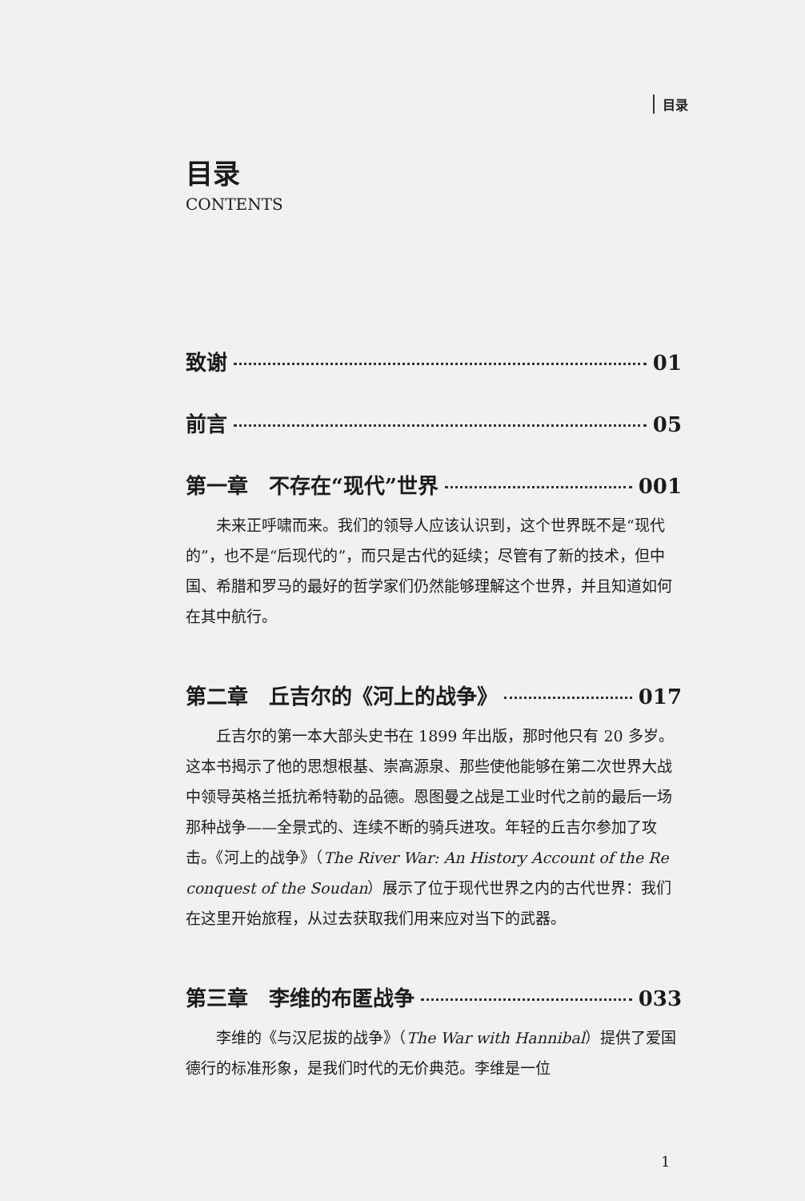目录
目录
CONTENTS
致谢 01
前言 05
第一章　不存在“现代”世界 001
未来正呼啸而来。我们的领导人应该认识到，这个世界既不是“现代的”，也不是“后现代的”，而只是古代的延续；尽管有了新的技术，但中国、希腊和罗马的最好的哲学家们仍然能够理解这个世界，并且知道如何在其中航行。
第二章　丘吉尔的《河上的战争》 017
丘吉尔的第一本大部头史书在 1899 年出版，那时他只有 20 多岁。这本书揭示了他的思想根基、崇高源泉、那些使他能够在第二次世界大战中领导英格兰抵抗希特勒的品德。恩图曼之战是工业时代之前的最后一场那种战争——全景式的、连续不断的骑兵进攻。年轻的丘吉尔参加了攻击。《河上的战争》（The River War: An History Account of the Re conquest of the Soudan）展示了位于现代世界之内的古代世界：我们在这里开始旅程，从过去获取我们用来应对当下的武器。
第三章　李维的布匿战争 033
李维的《与汉尼拔的战争》（The War with Hannibal）提供了爱国德行的标准形象，是我们时代的无价典范。李维是一位
1